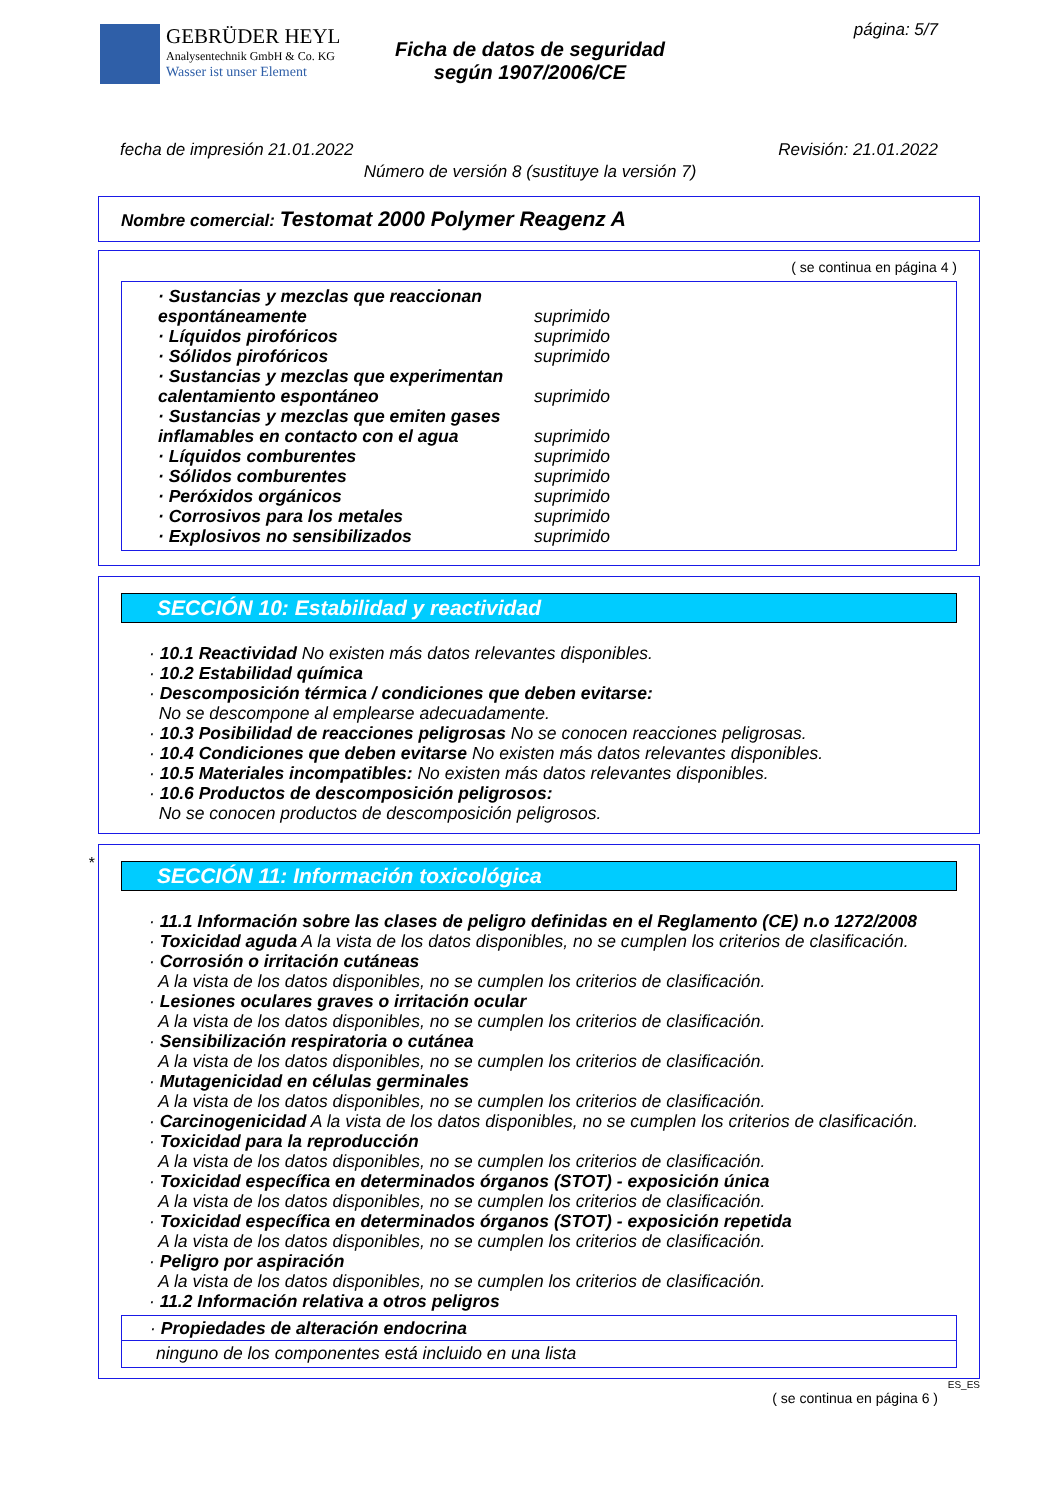GEBRÜDER HEYL
Analysentechnik GmbH & Co. KG
Wasser ist unser Element
Ficha de datos de seguridad
según 1907/2006/CE
página: 5/7
fecha de impresión 21.01.2022 Revisión: 21.01.2022
Número de versión 8 (sustituye la versión 7)
Nombre comercial: Testomat 2000 Polymer Reagenz A
( se continua en página 4 )
| · Sustancias y mezclas que reaccionan espontáneamente | suprimido |
| · Líquidos pirofóricos | suprimido |
| · Sólidos pirofóricos | suprimido |
| · Sustancias y mezclas que experimentan calentamiento espontáneo | suprimido |
| · Sustancias y mezclas que emiten gases inflamables en contacto con el agua | suprimido |
| · Líquidos comburentes | suprimido |
| · Sólidos comburentes | suprimido |
| · Peróxidos orgánicos | suprimido |
| · Corrosivos para los metales | suprimido |
| · Explosivos no sensibilizados | suprimido |
SECCIÓN 10: Estabilidad y reactividad
· 10.1 Reactividad No existen más datos relevantes disponibles.
· 10.2 Estabilidad química
· Descomposición térmica / condiciones que deben evitarse:
No se descompone al emplearse adecuadamente.
· 10.3 Posibilidad de reacciones peligrosas No se conocen reacciones peligrosas.
· 10.4 Condiciones que deben evitarse No existen más datos relevantes disponibles.
· 10.5 Materiales incompatibles: No existen más datos relevantes disponibles.
· 10.6 Productos de descomposición peligrosos:
No se conocen productos de descomposición peligrosos.
*
SECCIÓN 11: Información toxicológica
· 11.1 Información sobre las clases de peligro definidas en el Reglamento (CE) n.o 1272/2008
· Toxicidad aguda A la vista de los datos disponibles, no se cumplen los criterios de clasificación.
· Corrosión o irritación cutáneas
A la vista de los datos disponibles, no se cumplen los criterios de clasificación.
· Lesiones oculares graves o irritación ocular
A la vista de los datos disponibles, no se cumplen los criterios de clasificación.
· Sensibilización respiratoria o cutánea
A la vista de los datos disponibles, no se cumplen los criterios de clasificación.
· Mutagenicidad en células germinales
A la vista de los datos disponibles, no se cumplen los criterios de clasificación.
· Carcinogenicidad A la vista de los datos disponibles, no se cumplen los criterios de clasificación.
· Toxicidad para la reproducción
A la vista de los datos disponibles, no se cumplen los criterios de clasificación.
· Toxicidad específica en determinados órganos (STOT) - exposición única
A la vista de los datos disponibles, no se cumplen los criterios de clasificación.
· Toxicidad específica en determinados órganos (STOT) - exposición repetida
A la vista de los datos disponibles, no se cumplen los criterios de clasificación.
· Peligro por aspiración
A la vista de los datos disponibles, no se cumplen los criterios de clasificación.
· 11.2 Información relativa a otros peligros
· Propiedades de alteración endocrina
ninguno de los componentes está incluido en una lista
ES_ES
( se continua en página 6 )